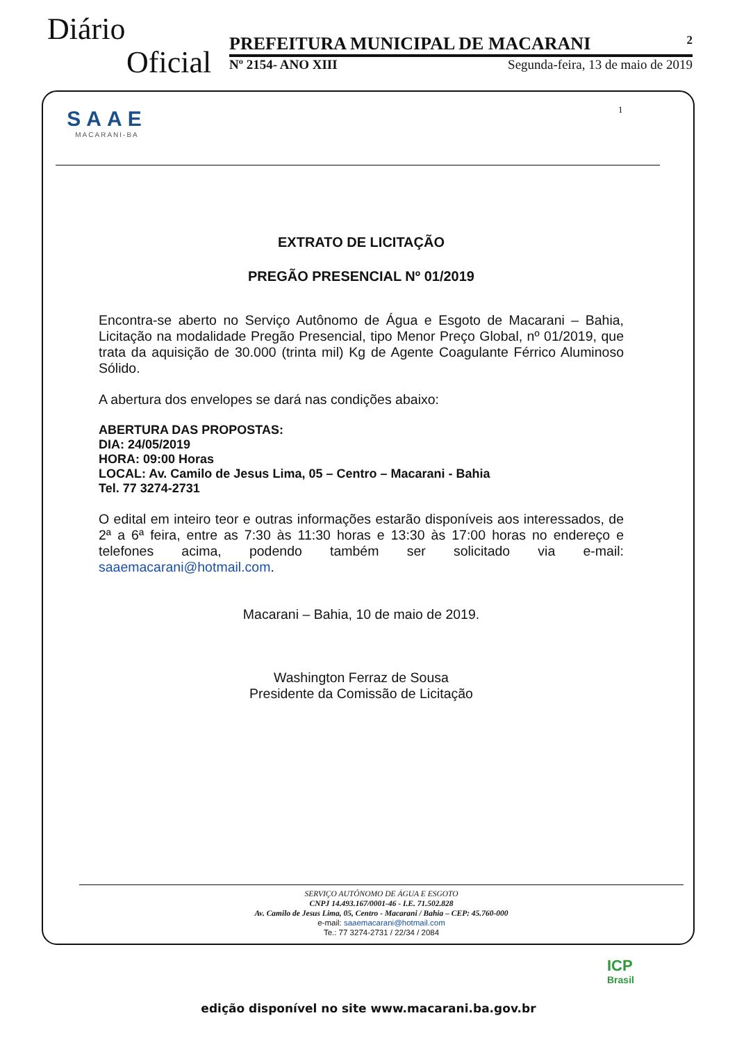Diário
Oficial
PREFEITURA MUNICIPAL DE MACARANI 2
Nº 2154- ANO XIII Segunda-feira, 13 de maio de 2019
SAAE
MACARANI-BA
1
EXTRATO DE LICITAÇÃO
PREGÃO PRESENCIAL Nº 01/2019
Encontra-se aberto no Serviço Autônomo de Água e Esgoto de Macarani – Bahia, Licitação na modalidade Pregão Presencial, tipo Menor Preço Global, nº 01/2019, que trata da aquisição de 30.000 (trinta mil) Kg de Agente Coagulante Férrico Aluminoso Sólido.
A abertura dos envelopes se dará nas condições abaixo:
ABERTURA DAS PROPOSTAS:
DIA: 24/05/2019
HORA: 09:00 Horas
LOCAL: Av. Camilo de Jesus Lima, 05 – Centro – Macarani - Bahia
Tel. 77 3274-2731
O edital em inteiro teor e outras informações estarão disponíveis aos interessados, de 2ª a 6ª feira, entre as 7:30 às 11:30 horas e 13:30 às 17:00 horas no endereço e telefones acima, podendo também ser solicitado via e-mail: saaemacarani@hotmail.com.
Macarani – Bahia, 10 de maio de 2019.
Washington Ferraz de Sousa
Presidente da Comissão de Licitação
SERVIÇO AUTÔNOMO DE ÁGUA E ESGOTO
CNPJ 14.493.167/0001-46 - I.E. 71.502.828
Av. Camilo de Jesus Lima, 05, Centro - Macarani / Bahia – CEP: 45.760-000
e-mail: saaemacarani@hotmail.com
Te.: 77 3274-2731 / 22/34 / 2084
ICP
Brasil
edição disponível no site www.macarani.ba.gov.br